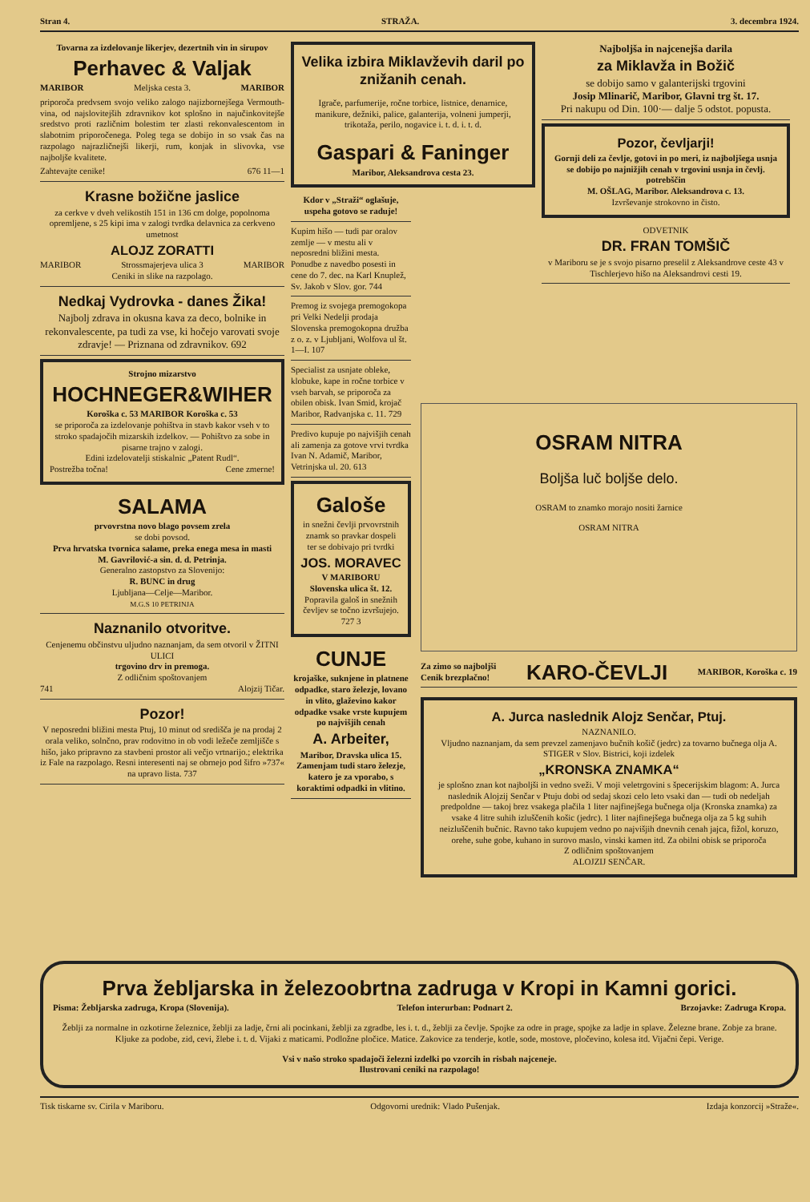Stran 4. STRAŽA. 3. decembra 1924.
Tovarna za izdelovanje likerjev, dezertnih vin in sirupov
Perhavec & Valjak
MARIBOR Meljska cesta 3. MARIBOR
priporoča predvsem svojo veliko zalogo najizbornejšega Vermouth-vina, od najslovitejših zdravnikov kot splošno in najučinkovitejše sredstvo proti različnim bolestim ter zlasti rekonvalescentom in slabotnim priporočenega. Poleg tega se dobijo in so vsak čas na razpolago najrazličnejši likerji, rum, konjak in slivovka, vse najboljše kvalitete.
Zahtevajte cenike! 676 11—1
Krasne božične jaslice
za cerkve v dveh velikostih 151 in 136 cm dolge, popolnoma opremljene, s 25 kipi ima v zalogi tvrdka delavnica za cerkveno umetnost
ALOJZ ZORATTI
MARIBOR Strossmajerjeva ulica 3 MARIBOR
Ceniki in slike na razpolago.
Nedkaj Vydrovka - danes Žika!
Najbolj zdrava in okusna kava za deco, bolnike in rekonvalescente, pa tudi za vse, ki hočejo varovati svoje zdravje! — Priznana od zdravnikov. 692
Strojno mizarstvo
HOCHNEGER&WIHER
Koroška c. 53 MARIBOR Koroška c. 53
se priporoča za izdelovanje pohištva in stavb kakor vseh v to stroko spadajočih mizarskih izdelkov. — Pohištvo za sobe in pisarne trajno v zalogi.
Edini izdelovatelji stiskalnic „Patent Rudl“.
Postrežba točna! Cene zmerne!
SALAMA
prvovrstna novo blago povsem zrela
se dobi povsod.
Prva hrvatska tvornica salame, preka enega mesa in masti
M. Gavrilović-a sin. d. d. Petrinja.
Generalno zastopstvo za Slovenijo:
R. BUNC in drug
Ljubljana—Celje—Maribor.
M.G.S 10 PETRINJA
Naznanilo otvoritve.
Cenjenemu občinstvu uljudno naznanjam, da sem otvoril v ŽITNI ULICI
trgovino drv in premoga.
Z odličnim spoštovanjem
741 Alojzij Tičar.
Pozor!
V neposredni bližini mesta Ptuj, 10 minut od središča je na prodaj 2 orala veliko, solnčno, prav rodovitno in ob vodi ležeče zemljišče s hišo, jako pripravno za stavbeni prostor ali večjo vrtnarijo.; elektrika iz Fale na razpolago. Resni interesenti naj se obrnejo pod šifro »737« na upravo lista. 737
Velika izbira Miklavževih daril po znižanih cenah.
Igrače, parfumerije, ročne torbice, listnice, denarnice, manikure, dežniki, palice, galanterija, volneni jumperji, trikotaža, perilo, nogavice i. t. d. i. t. d.
Gaspari & Faninger
Maribor, Aleksandrova cesta 23.
Kdor v „Straži“ oglašuje, uspeha gotovo se raduje!
Kupim hišo — tudi par oralov zemlje — v mestu ali v neposredni bližini mesta. Ponudbe z navedbo posesti in cene do 7. dec. na Karl Knuplež, Sv. Jakob v Slov. gor. 744
Premog iz svojega premogokopa pri Velki Nedelji prodaja Slovenska premogokopna družba z o. z. v Ljubljani, Wolfova ul št. 1—I. 107
Specialist za usnjate obleke, klobuke, kape in ročne torbice v vseh barvah, se priporoča za obilen obisk. Ivan Smid, krojač Maribor, Radvanjska c. 11. 729
Predivo kupuje po najvišjih cenah ali zamenja za gotove vrvi tvrdka Ivan N. Adamič, Maribor, Vetrinjska ul. 20. 613
Galoše
in snežni čevlji prvovrstnih znamk so pravkar dospeli ter se dobivajo pri tvrdki
JOS. MORAVEC
V MARIBORU
Slovenska ulica št. 12.
Popravila galoš in snežnih čevljev se točno izvršujejo. 727 3
CUNJE
krojaške, suknjene in platnene odpadke, staro železje, lovano in vlito, glaževino kakor odpadke vsake vrste kupujem po najvišjih cenah
A. Arbeiter,
Maribor, Dravska ulica 15.
Zamenjam tudi staro železje, katero je za vporabo, s koraktimi odpadki in vlitino.
Najboljša in najcenejša darila
za Miklavža in Božič
se dobijo samo v galanterijski trgovini
Josip Mlinarič, Maribor, Glavni trg št. 17.
Pri nakupu od Din. 100·— dalje 5 odstot. popusta.
Pozor, čevljarji!
Gornji deli za čevlje, gotovi in po meri, iz najboljšega usnja se dobijo po najnižjih cenah v trgovini usnja in čevlj. potrebščin
M. OŠLAG, Maribor. Aleksandrova c. 13.
Izvrševanje strokovno in čisto.
ODVETNIK
DR. FRAN TOMŠIČ
v Mariboru se je s svojo pisarno preselil z Aleksandrove ceste 43 v Tischlerjevo hišo na Aleksandrovi cesti 19.
OSRAM NITRA
Boljša luč boljše delo.
OSRAM to znamko morajo nositi žarnice
OSRAM NITRA
Za zimo so najboljši
Cenik brezplačno!
KARO-ČEVLJI
MARIBOR, Koroška c. 19
A. Jurca naslednik Alojz Senčar, Ptuj.
NAZNANILO.
Vljudno naznanjam, da sem prevzel zamenjavo bučnih košič (jedrc) za tovarno bučnega olja A. STIGER v Slov. Bistrici, koji izdelek
„KRONSKA ZNAMKA“
je splošno znan kot najboljši in vedno sveži. V moji veletrgovini s špecerijskim blagom: A. Jurca naslednik Alojzij Senčar v Ptuju dobi od sedaj skozi celo leto vsaki dan — tudi ob nedeljah predpoldne — takoj brez vsakega plačila 1 liter najfinejšega bučnega olja (Kronska znamka) za vsake 4 litre suhih izluščenih košic (jedrc). 1 liter najfinejšega bučnega olja za 5 kg suhih neizluščenih bučnic. Ravno tako kupujem vedno po najvišjih dnevnih cenah jajca, fižol, koruzo, orehe, suhe gobe, kuhano in surovo maslo, vinski kamen itd. Za obilni obisk se priporoča
Z odličnim spoštovanjem
ALOJZIJ SENČAR.
Prva žebljarska in železoobrtna zadruga v Kropi in Kamni gorici.
Pisma: Žebljarska zadruga, Kropa (Slovenija). Telefon interurban: Podnart 2. Brzojavke: Zadruga Kropa.
Žeblji za normalne in ozkotirne železnice, žeblji za ladje, črni ali pocinkani, žeblji za zgradbe, les i. t. d., žeblji za čevlje. Spojke za odre in prage, spojke za ladje in splave. Železne brane. Zobje za brane. Kljuke za podobe, zid, cevi, žlebe i. t. d. Vijaki z maticami. Podložne pločice. Matice. Zakovice za tenderje, kotle, sode, mostove, pločevino, kolesa itd. Vijačni čepi. Verige.
Vsi v našo stroko spadajoči železni izdelki po vzorcih in risbah najceneje.
Ilustrovani ceniki na razpolago!
Tisk tiskarne sv. Cirila v Mariboru. Odgovorni urednik: Vlado Pušenjak. Izdaja konzorcij »Straže«.